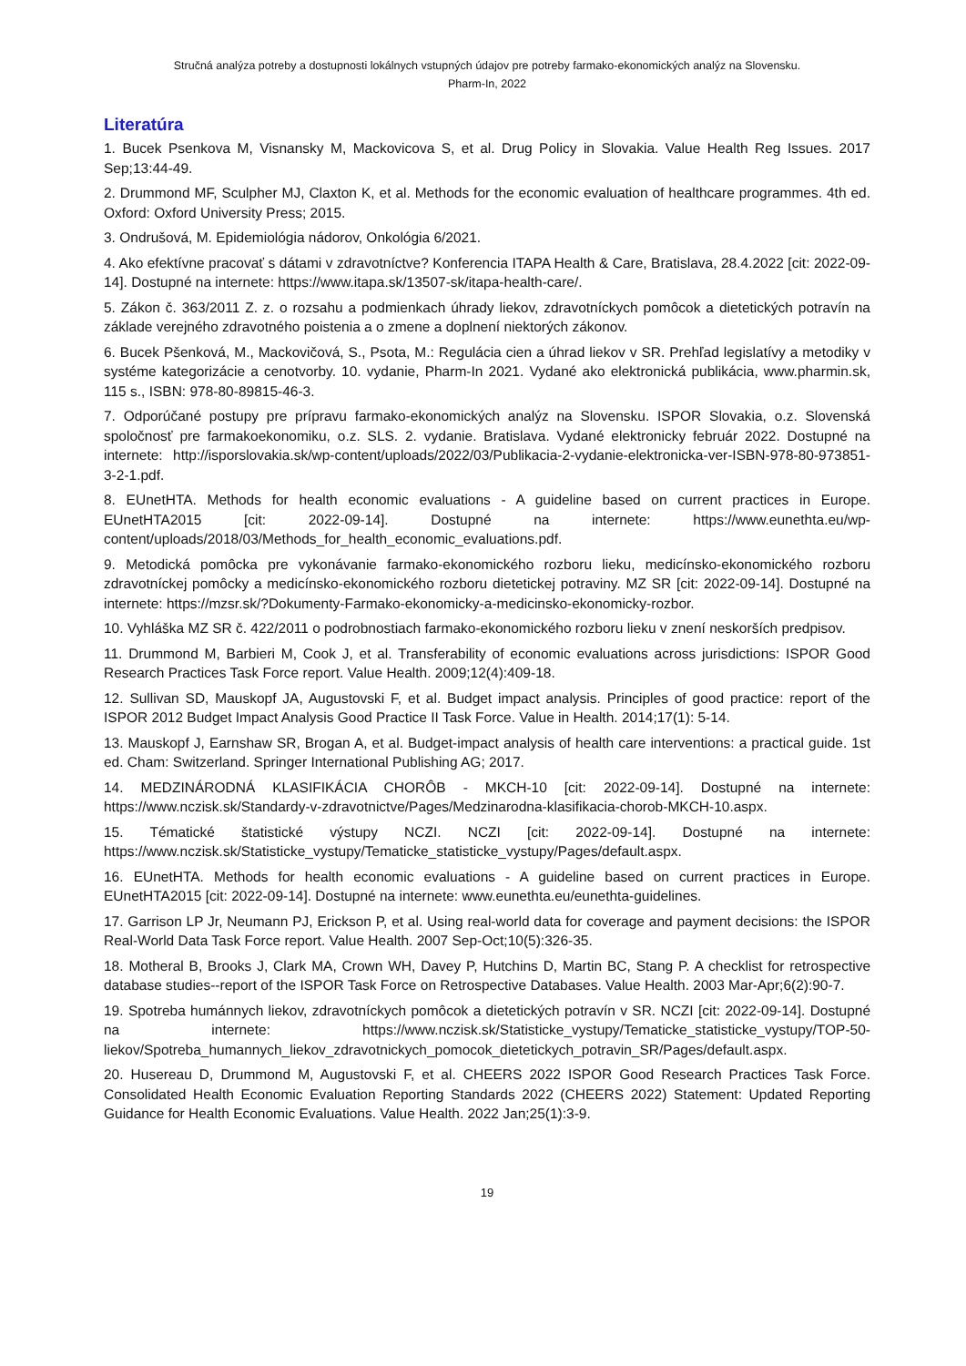Stručná analýza potreby a dostupnosti lokálnych vstupných údajov pre potreby farmako-ekonomických analýz na Slovensku.
Pharm-In, 2022
Literatúra
1. Bucek Psenkova M, Visnansky M, Mackovicova S, et al. Drug Policy in Slovakia. Value Health Reg Issues. 2017 Sep;13:44-49.
2. Drummond MF, Sculpher MJ, Claxton K, et al. Methods for the economic evaluation of healthcare programmes. 4th ed. Oxford: Oxford University Press; 2015.
3. Ondrušová, M. Epidemiológia nádorov, Onkológia 6/2021.
4. Ako efektívne pracovať s dátami v zdravotníctve? Konferencia ITAPA Health & Care, Bratislava, 28.4.2022 [cit: 2022-09-14]. Dostupné na internete: https://www.itapa.sk/13507-sk/itapa-health-care/.
5. Zákon č. 363/2011 Z. z. o rozsahu a podmienkach úhrady liekov, zdravotníckych pomôcok a dietetických potravín na základe verejného zdravotného poistenia a o zmene a doplnení niektorých zákonov.
6. Bucek Pšenková, M., Mackovičová, S., Psota, M.: Regulácia cien a úhrad liekov v SR. Prehľad legislatívy a metodiky v systéme kategorizácie a cenotvorby. 10. vydanie, Pharm-In 2021. Vydané ako elektronická publikácia, www.pharmin.sk, 115 s., ISBN: 978-80-89815-46-3.
7. Odporúčané postupy pre prípravu farmako-ekonomických analýz na Slovensku. ISPOR Slovakia, o.z. Slovenská spoločnosť pre farmakoekonomiku, o.z. SLS. 2. vydanie. Bratislava. Vydané elektronicky február 2022. Dostupné na internete: http://isporslovakia.sk/wp-content/uploads/2022/03/Publikacia-2-vydanie-elektronicka-ver-ISBN-978-80-973851-3-2-1.pdf.
8. EUnetHTA. Methods for health economic evaluations - A guideline based on current practices in Europe. EUnetHTA2015 [cit: 2022-09-14]. Dostupné na internete: https://www.eunethta.eu/wp-content/uploads/2018/03/Methods_for_health_economic_evaluations.pdf.
9. Metodická pomôcka pre vykonávanie farmako-ekonomického rozboru lieku, medicínsko-ekonomického rozboru zdravotníckej pomôcky a medicínsko-ekonomického rozboru dietetickej potraviny. MZ SR [cit: 2022-09-14]. Dostupné na internete: https://mzsr.sk/?Dokumenty-Farmako-ekonomicky-a-medicinsko-ekonomicky-rozbor.
10. Vyhláška MZ SR č. 422/2011 o podrobnostiach farmako-ekonomického rozboru lieku v znení neskorších predpisov.
11. Drummond M, Barbieri M, Cook J, et al. Transferability of economic evaluations across jurisdictions: ISPOR Good Research Practices Task Force report. Value Health. 2009;12(4):409-18.
12. Sullivan SD, Mauskopf JA, Augustovski F, et al. Budget impact analysis. Principles of good practice: report of the ISPOR 2012 Budget Impact Analysis Good Practice II Task Force. Value in Health. 2014;17(1): 5-14.
13. Mauskopf J, Earnshaw SR, Brogan A, et al. Budget-impact analysis of health care interventions: a practical guide. 1st ed. Cham: Switzerland. Springer International Publishing AG; 2017.
14. MEDZINÁRODNÁ KLASIFIKÁCIA CHORÔB - MKCH-10 [cit: 2022-09-14]. Dostupné na internete: https://www.nczisk.sk/Standardy-v-zdravotnictve/Pages/Medzinarodna-klasifikacia-chorob-MKCH-10.aspx.
15. Tématické štatistické výstupy NCZI. NCZI [cit: 2022-09-14]. Dostupné na internete: https://www.nczisk.sk/Statisticke_vystupy/Tematicke_statisticke_vystupy/Pages/default.aspx.
16. EUnetHTA. Methods for health economic evaluations - A guideline based on current practices in Europe. EUnetHTA2015 [cit: 2022-09-14]. Dostupné na internete: www.eunethta.eu/eunethta-guidelines.
17. Garrison LP Jr, Neumann PJ, Erickson P, et al. Using real-world data for coverage and payment decisions: the ISPOR Real-World Data Task Force report. Value Health. 2007 Sep-Oct;10(5):326-35.
18. Motheral B, Brooks J, Clark MA, Crown WH, Davey P, Hutchins D, Martin BC, Stang P. A checklist for retrospective database studies--report of the ISPOR Task Force on Retrospective Databases. Value Health. 2003 Mar-Apr;6(2):90-7.
19. Spotreba humánnych liekov, zdravotníckych pomôcok a dietetických potravín v SR. NCZI [cit: 2022-09-14]. Dostupné na internete: https://www.nczisk.sk/Statisticke_vystupy/Tematicke_statisticke_vystupy/TOP-50-liekov/Spotreba_humannych_liekov_zdravotnickych_pomocok_dietetickych_potravin_SR/Pages/default.aspx.
20. Husereau D, Drummond M, Augustovski F, et al. CHEERS 2022 ISPOR Good Research Practices Task Force. Consolidated Health Economic Evaluation Reporting Standards 2022 (CHEERS 2022) Statement: Updated Reporting Guidance for Health Economic Evaluations. Value Health. 2022 Jan;25(1):3-9.
19